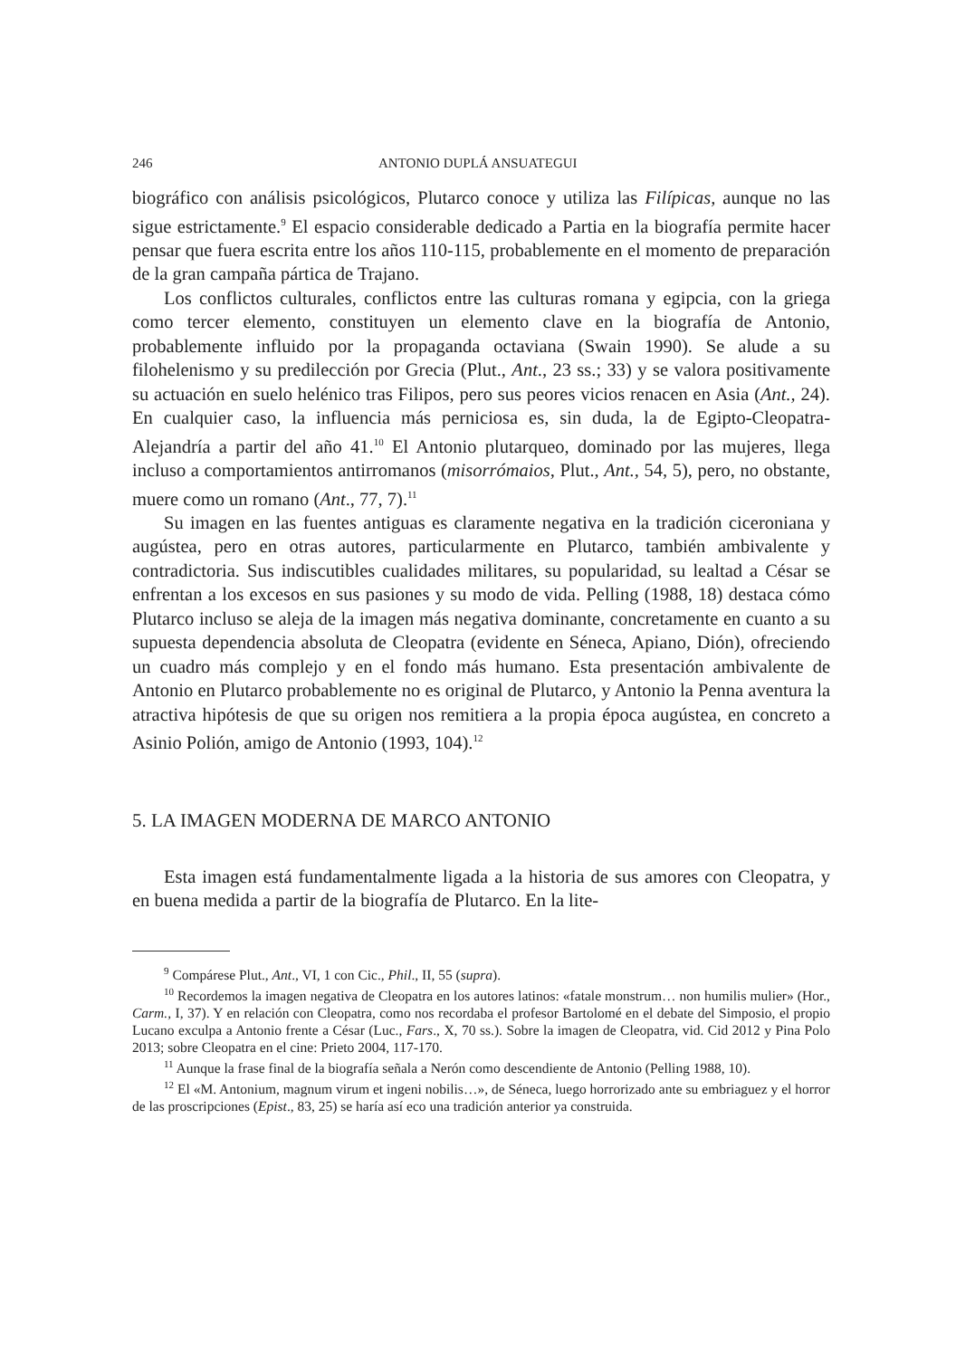246 ANTONIO DUPLÁ ANSUATEGUI
biográfico con análisis psicológicos, Plutarco conoce y utiliza las Filípicas, aunque no las sigue estrictamente.<sup>9</sup> El espacio considerable dedicado a Partia en la biografía permite hacer pensar que fuera escrita entre los años 110-115, probablemente en el momento de preparación de la gran campaña pártica de Trajano.
Los conflictos culturales, conflictos entre las culturas romana y egipcia, con la griega como tercer elemento, constituyen un elemento clave en la biografía de Antonio, probablemente influido por la propaganda octaviana (Swain 1990). Se alude a su filohelenismo y su predilección por Grecia (Plut., Ant., 23 ss.; 33) y se valora positivamente su actuación en suelo helénico tras Filipos, pero sus peores vicios renacen en Asia (Ant., 24). En cualquier caso, la influencia más perniciosa es, sin duda, la de Egipto-Cleopatra-Alejandría a partir del año 41.<sup>10</sup> El Antonio plutarqueo, dominado por las mujeres, llega incluso a comportamientos antirromanos (misorrómaios, Plut., Ant., 54, 5), pero, no obstante, muere como un romano (Ant., 77, 7).<sup>11</sup>
Su imagen en las fuentes antiguas es claramente negativa en la tradición ciceroniana y augústea, pero en otras autores, particularmente en Plutarco, también ambivalente y contradictoria. Sus indiscutibles cualidades militares, su popularidad, su lealtad a César se enfrentan a los excesos en sus pasiones y su modo de vida. Pelling (1988, 18) destaca cómo Plutarco incluso se aleja de la imagen más negativa dominante, concretamente en cuanto a su supuesta dependencia absoluta de Cleopatra (evidente en Séneca, Apiano, Dión), ofreciendo un cuadro más complejo y en el fondo más humano. Esta presentación ambivalente de Antonio en Plutarco probablemente no es original de Plutarco, y Antonio la Penna aventura la atractiva hipótesis de que su origen nos remitiera a la propia época augústea, en concreto a Asinio Polión, amigo de Antonio (1993, 104).<sup>12</sup>
5. LA IMAGEN MODERNA DE MARCO ANTONIO
Esta imagen está fundamentalmente ligada a la historia de sus amores con Cleopatra, y en buena medida a partir de la biografía de Plutarco. En la lite-
<sup>9</sup> Compárese Plut., Ant., VI, 1 con Cic., Phil., II, 55 (supra).
<sup>10</sup> Recordemos la imagen negativa de Cleopatra en los autores latinos: «fatale monstrum… non humilis mulier» (Hor., Carm., I, 37). Y en relación con Cleopatra, como nos recordaba el profesor Bartolomé en el debate del Simposio, el propio Lucano exculpa a Antonio frente a César (Luc., Fars., X, 70 ss.). Sobre la imagen de Cleopatra, vid. Cid 2012 y Pina Polo 2013; sobre Cleopatra en el cine: Prieto 2004, 117-170.
<sup>11</sup> Aunque la frase final de la biografía señala a Nerón como descendiente de Antonio (Pelling 1988, 10).
<sup>12</sup> El «M. Antonium, magnum virum et ingeni nobilis…», de Séneca, luego horrorizado ante su embriaguez y el horror de las proscripciones (Epist., 83, 25) se haría así eco una tradición anterior ya construida.